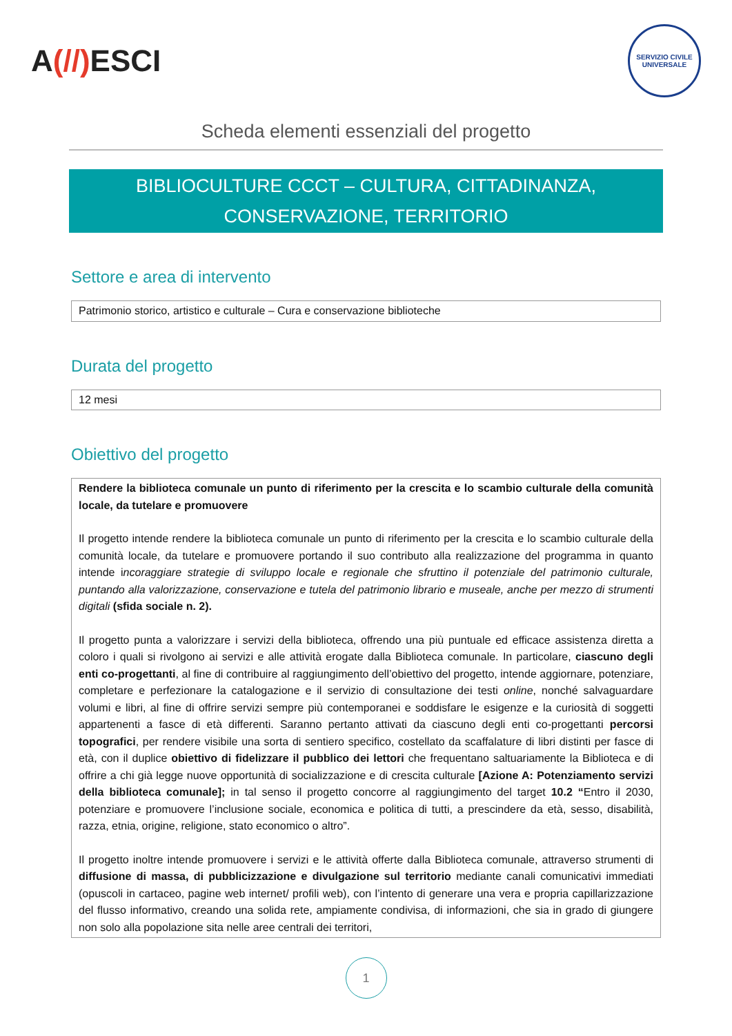A(//) ESCI
SERVIZIO CIVILE UNIVERSALE
Scheda elementi essenziali del progetto
BIBLIOCULTURE CCCT – CULTURA, CITTADINANZA,
CONSERVAZIONE, TERRITORIO
Settore e area di intervento
Patrimonio storico, artistico e culturale – Cura e conservazione biblioteche
Durata del progetto
12 mesi
Obiettivo del progetto
Rendere la biblioteca comunale un punto di riferimento per la crescita e lo scambio culturale della comunità locale, da tutelare e promuovere
Il progetto intende rendere la biblioteca comunale un punto di riferimento per la crescita e lo scambio culturale della comunità locale, da tutelare e promuovere portando il suo contributo alla realizzazione del programma in quanto intende incoraggiare strategie di sviluppo locale e regionale che sfruttino il potenziale del patrimonio culturale, puntando alla valorizzazione, conservazione e tutela del patrimonio librario e museale, anche per mezzo di strumenti digitali (sfida sociale n. 2).
Il progetto punta a valorizzare i servizi della biblioteca, offrendo una più puntuale ed efficace assistenza diretta a coloro i quali si rivolgono ai servizi e alle attività erogate dalla Biblioteca comunale. In particolare, ciascuno degli enti co-progettanti, al fine di contribuire al raggiungimento dell’obiettivo del progetto, intende aggiornare, potenziare, completare e perfezionare la catalogazione e il servizio di consultazione dei testi online, nonché salvaguardare volumi e libri, al fine di offrire servizi sempre più contemporanei e soddisfare le esigenze e la curiosità di soggetti appartenenti a fasce di età differenti. Saranno pertanto attivati da ciascuno degli enti co-progettanti percorsi topografici, per rendere visibile una sorta di sentiero specifico, costellato da scaffalature di libri distinti per fasce di età, con il duplice obiettivo di fidelizzare il pubblico dei lettori che frequentano saltuariamente la Biblioteca e di offrire a chi già legge nuove opportunità di socializzazione e di crescita culturale [Azione A: Potenziamento servizi della biblioteca comunale]; in tal senso il progetto concorre al raggiungimento del target 10.2 “Entro il 2030, potenziare e promuovere l’inclusione sociale, economica e politica di tutti, a prescindere da età, sesso, disabilità, razza, etnia, origine, religione, stato economico o altro”.
Il progetto inoltre intende promuovere i servizi e le attività offerte dalla Biblioteca comunale, attraverso strumenti di diffusione di massa, di pubblicizzazione e divulgazione sul territorio mediante canali comunicativi immediati (opuscoli in cartaceo, pagine web internet/ profili web), con l’intento di generare una vera e propria capillarizzazione del flusso informativo, creando una solida rete, ampiamente condivisa, di informazioni, che sia in grado di giungere non solo alla popolazione sita nelle aree centrali dei territori,
1